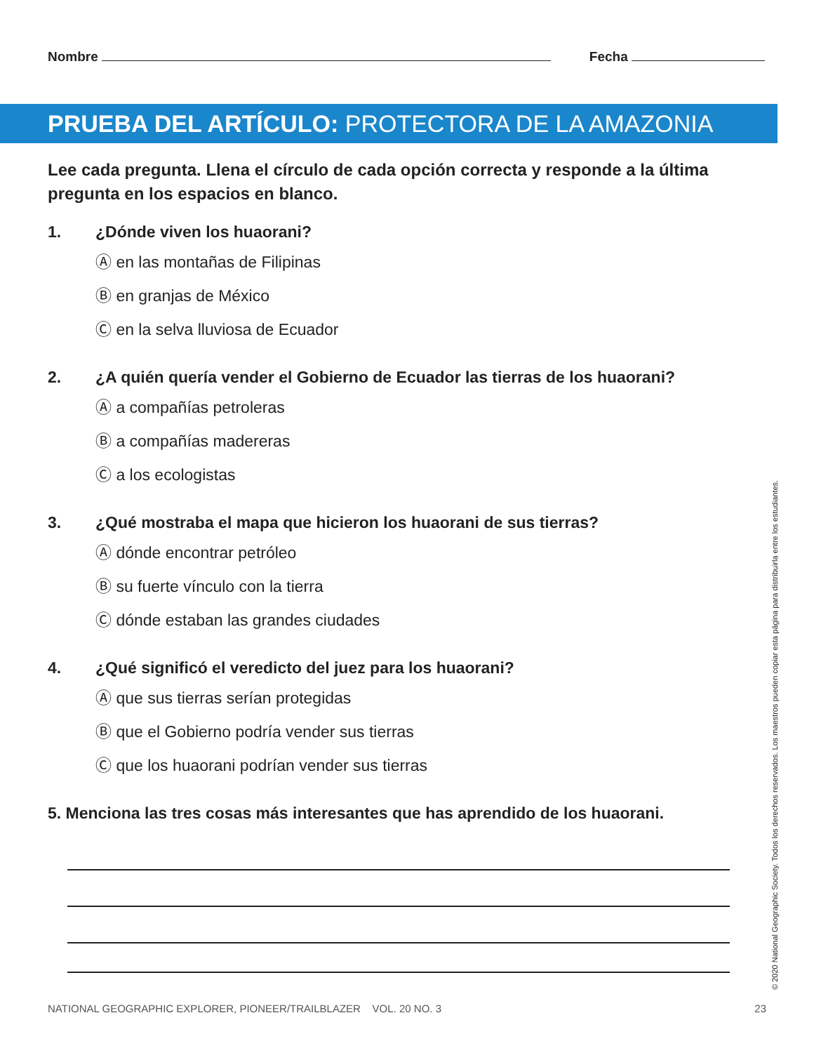Nombre Fecha
PRUEBA DEL ARTÍCULO: PROTECTORA DE LA AMAZONIA
Lee cada pregunta. Llena el círculo de cada opción correcta y responde a la última pregunta en los espacios en blanco.
1. ¿Dónde viven los huaorani?
Ⓐ en las montañas de Filipinas
Ⓑ en granjas de México
Ⓒ en la selva lluviosa de Ecuador
2. ¿A quién quería vender el Gobierno de Ecuador las tierras de los huaorani?
Ⓐ a compañías petroleras
Ⓑ a compañías madereras
Ⓒ a los ecologistas
3. ¿Qué mostraba el mapa que hicieron los huaorani de sus tierras?
Ⓐ dónde encontrar petróleo
Ⓑ su fuerte vínculo con la tierra
Ⓒ dónde estaban las grandes ciudades
4. ¿Qué significó el veredicto del juez para los huaorani?
Ⓐ que sus tierras serían protegidas
Ⓑ que el Gobierno podría vender sus tierras
Ⓒ que los huaorani podrían vender sus tierras
5. Menciona las tres cosas más interesantes que has aprendido de los huaorani.
© 2020 National Geographic Society. Todos los derechos reservados. Los maestros pueden copiar esta página para distribuirla entre los estudiantes.
NATIONAL GEOGRAPHIC EXPLORER, PIONEER/TRAILBLAZER VOL. 20 NO. 3 23